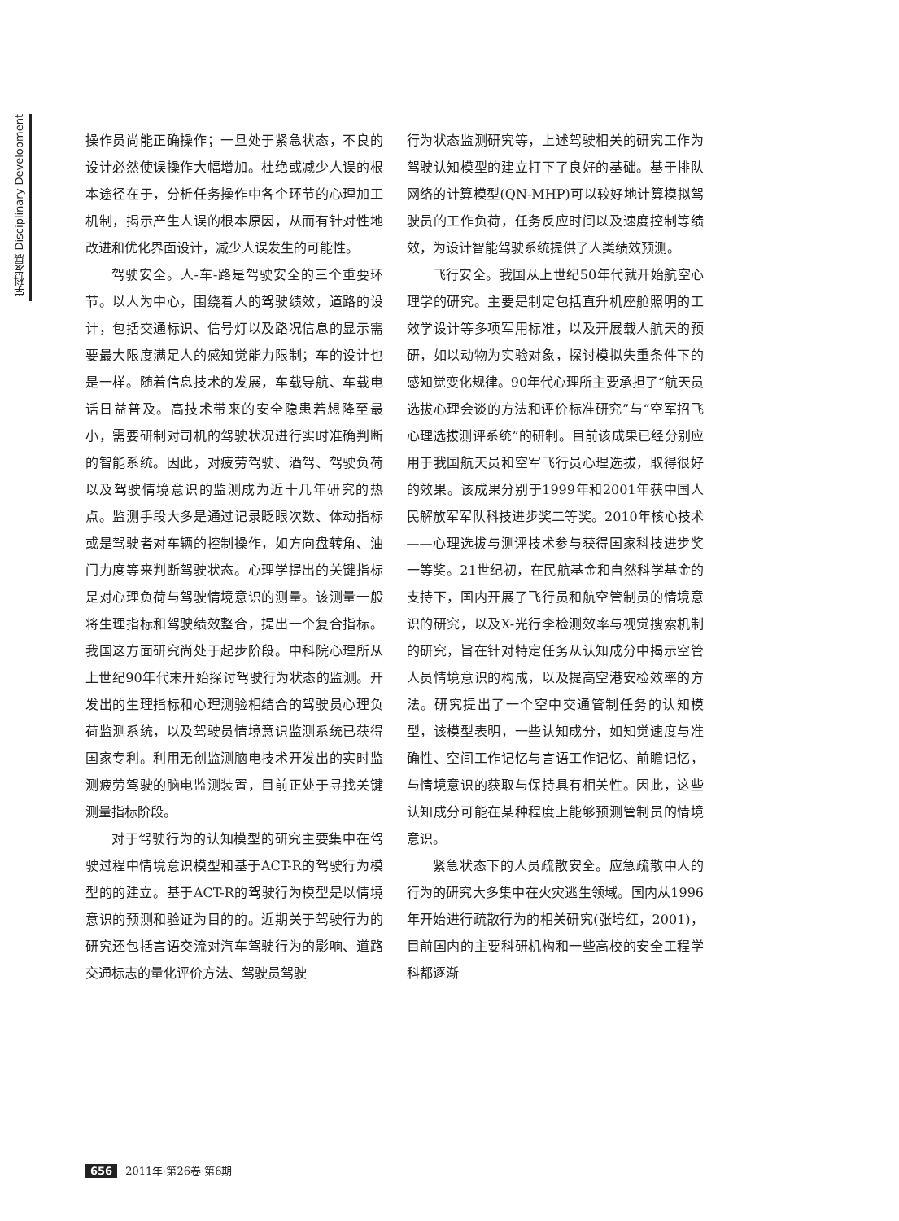学科发展 Disciplinary Development
操作员尚能正确操作；一旦处于紧急状态，不良的设计必然使误操作大幅增加。杜绝或减少人误的根本途径在于，分析任务操作中各个环节的心理加工机制，揭示产生人误的根本原因，从而有针对性地改进和优化界面设计，减少人误发生的可能性。
驾驶安全。人-车-路是驾驶安全的三个重要环节。以人为中心，围绕着人的驾驶绩效，道路的设计，包括交通标识、信号灯以及路况信息的显示需要最大限度满足人的感知觉能力限制；车的设计也是一样。随着信息技术的发展，车载导航、车载电话日益普及。高技术带来的安全隐患若想降至最小，需要研制对司机的驾驶状况进行实时准确判断的智能系统。因此，对疲劳驾驶、酒驾、驾驶负荷以及驾驶情境意识的监测成为近十几年研究的热点。监测手段大多是通过记录眨眼次数、体动指标或是驾驶者对车辆的控制操作，如方向盘转角、油门力度等来判断驾驶状态。心理学提出的关键指标是对心理负荷与驾驶情境意识的测量。该测量一般将生理指标和驾驶绩效整合，提出一个复合指标。我国这方面研究尚处于起步阶段。中科院心理所从上世纪90年代末开始探讨驾驶行为状态的监测。开发出的生理指标和心理测验相结合的驾驶员心理负荷监测系统，以及驾驶员情境意识监测系统已获得国家专利。利用无创监测脑电技术开发出的实时监测疲劳驾驶的脑电监测装置，目前正处于寻找关键测量指标阶段。
对于驾驶行为的认知模型的研究主要集中在驾驶过程中情境意识模型和基于ACT-R的驾驶行为模型的的建立。基于ACT-R的驾驶行为模型是以情境意识的预测和验证为目的的。近期关于驾驶行为的研究还包括言语交流对汽车驾驶行为的影响、道路交通标志的量化评价方法、驾驶员驾驶
行为状态监测研究等，上述驾驶相关的研究工作为驾驶认知模型的建立打下了良好的基础。基于排队网络的计算模型(QN-MHP)可以较好地计算模拟驾驶员的工作负荷，任务反应时间以及速度控制等绩效，为设计智能驾驶系统提供了人类绩效预测。
飞行安全。我国从上世纪50年代就开始航空心理学的研究。主要是制定包括直升机座舱照明的工效学设计等多项军用标准，以及开展载人航天的预研，如以动物为实验对象，探讨模拟失重条件下的感知觉变化规律。90年代心理所主要承担了“航天员选拔心理会谈的方法和评价标准研究”与“空军招飞心理选拔测评系统”的研制。目前该成果已经分别应用于我国航天员和空军飞行员心理选拔，取得很好的效果。该成果分别于1999年和2001年获中国人民解放军军队科技进步奖二等奖。2010年核心技术——心理选拔与测评技术参与获得国家科技进步奖一等奖。21世纪初，在民航基金和自然科学基金的支持下，国内开展了飞行员和航空管制员的情境意识的研究，以及X-光行李检测效率与视觉搜索机制的研究，旨在针对特定任务从认知成分中揭示空管人员情境意识的构成，以及提高空港安检效率的方法。研究提出了一个空中交通管制任务的认知模型，该模型表明，一些认知成分，如知觉速度与准确性、空间工作记忆与言语工作记忆、前瞻记忆，与情境意识的获取与保持具有相关性。因此，这些认知成分可能在某种程度上能够预测管制员的情境意识。
紧急状态下的人员疏散安全。应急疏散中人的行为的研究大多集中在火灾逃生领域。国内从1996年开始进行疏散行为的相关研究(张培红，2001)，目前国内的主要科研机构和一些高校的安全工程学科都逐渐
656 2011年·第26卷·第6期